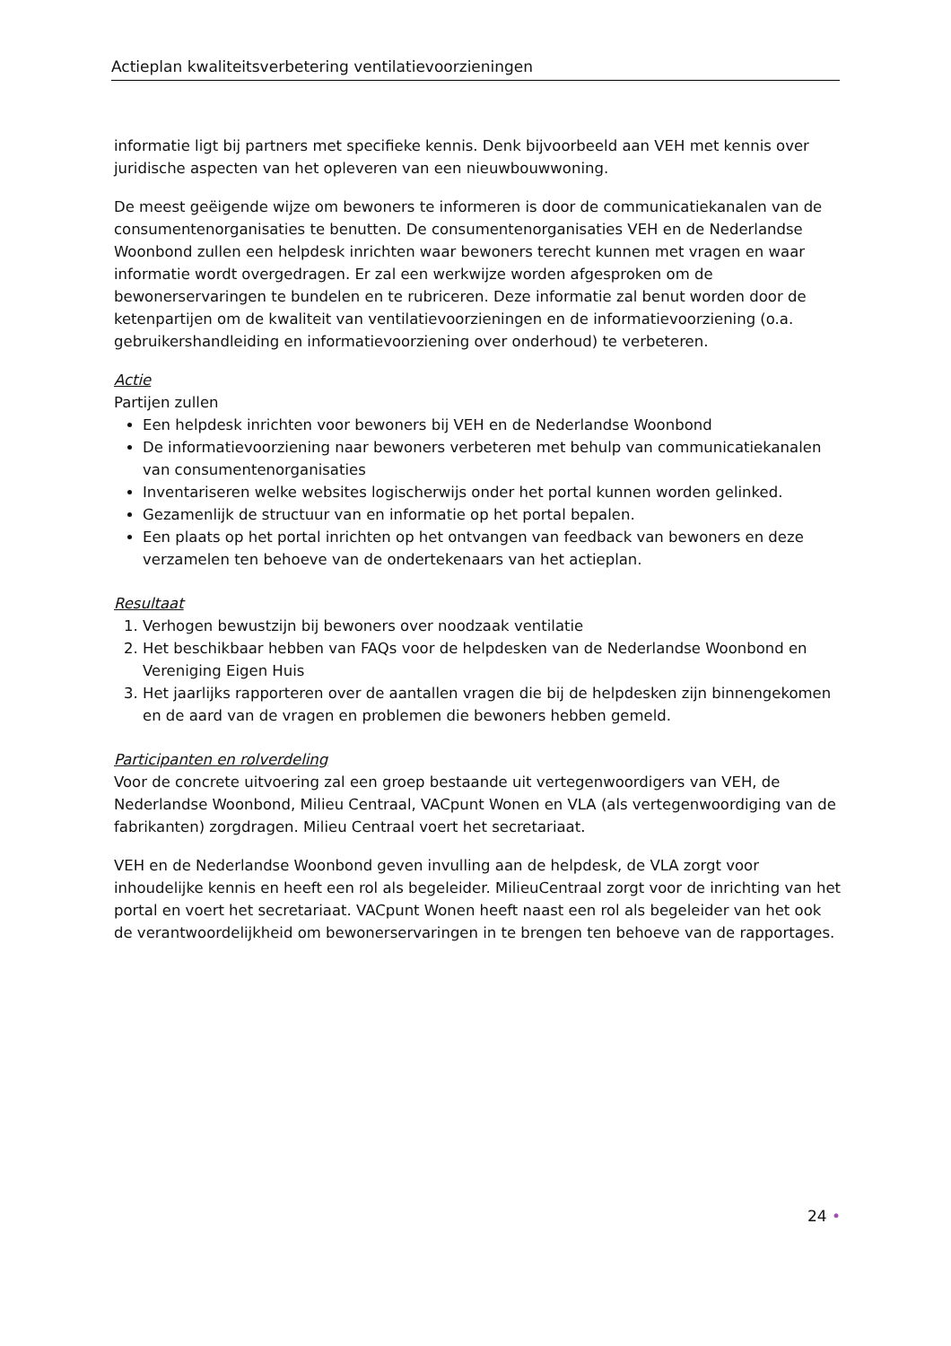Actieplan kwaliteitsverbetering ventilatievoorzieningen
informatie ligt bij partners met specifieke kennis. Denk bijvoorbeeld aan VEH met kennis over juridische aspecten van het opleveren van een nieuwbouwwoning.
De meest geëigende wijze om bewoners te informeren is door de communicatiekanalen van de consumentenorganisaties te benutten. De consumentenorganisaties VEH en de Nederlandse Woonbond zullen een helpdesk inrichten waar bewoners terecht kunnen met vragen en waar informatie wordt overgedragen. Er zal een werkwijze worden afgesproken om de bewonerservaringen te bundelen en te rubriceren. Deze informatie zal benut worden door de ketenpartijen om de kwaliteit van ventilatievoorzieningen en de informatievoorziening (o.a. gebruikershandleiding en informatievoorziening over onderhoud) te verbeteren.
Actie
Partijen zullen
Een helpdesk inrichten voor bewoners bij VEH en de Nederlandse Woonbond
De informatievoorziening naar bewoners verbeteren met behulp van communicatiekanalen van consumentenorganisaties
Inventariseren welke websites logischerwijs onder het portal kunnen worden gelinked.
Gezamenlijk de structuur van en informatie op het portal bepalen.
Een plaats op het portal inrichten op het ontvangen van feedback van bewoners en deze verzamelen ten behoeve van de ondertekenaars van het actieplan.
Resultaat
1. Verhogen bewustzijn bij bewoners over noodzaak ventilatie
2. Het beschikbaar hebben van FAQs voor de helpdesken van de Nederlandse Woonbond en Vereniging Eigen Huis
3. Het jaarlijks rapporteren over de aantallen vragen die bij de helpdesken zijn binnengekomen en de aard van de vragen en problemen die bewoners hebben gemeld.
Participanten en rolverdeling
Voor de concrete uitvoering zal een groep bestaande uit vertegenwoordigers van VEH, de Nederlandse Woonbond, Milieu Centraal, VACpunt Wonen en VLA (als vertegenwoordiging van de fabrikanten) zorgdragen. Milieu Centraal voert het secretariaat.
VEH en de Nederlandse Woonbond geven invulling aan de helpdesk, de VLA zorgt voor inhoudelijke kennis en heeft een rol als begeleider. MilieuCentraal zorgt voor de inrichting van het portal en voert het secretariaat. VACpunt Wonen heeft naast een rol als begeleider van het ook de verantwoordelijkheid om bewonerservaringen in te brengen ten behoeve van de rapportages.
24 •